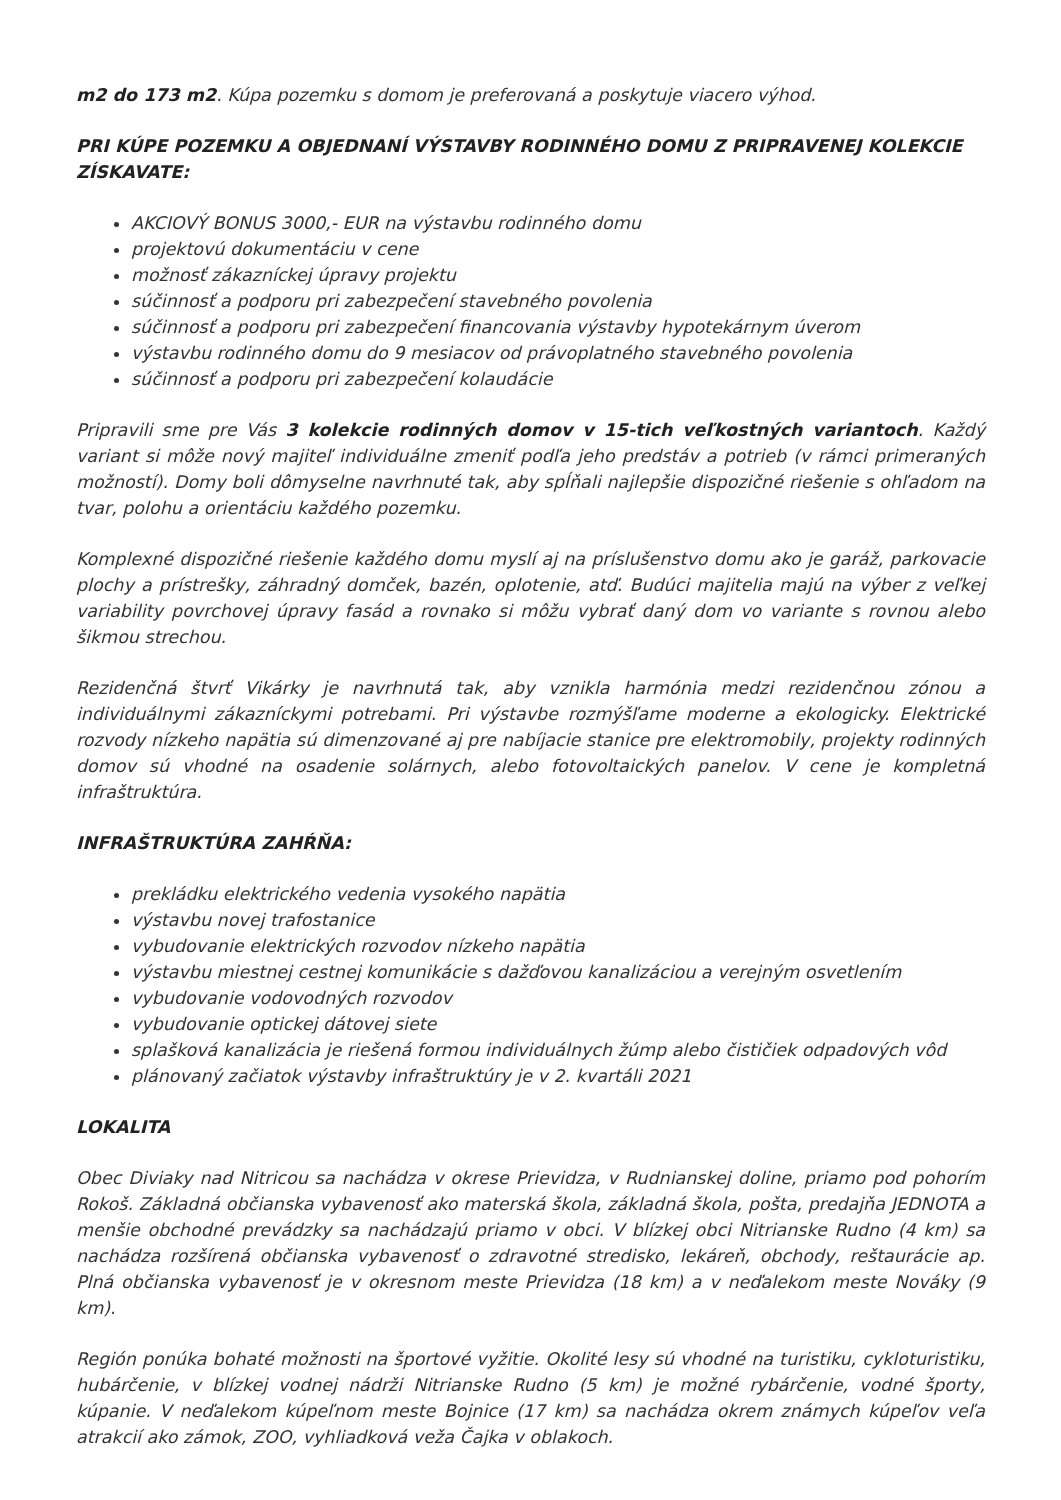m2 do 173 m2. Kúpa pozemku s domom je preferovaná a poskytuje viacero výhod.
PRI KÚPE POZEMKU A OBJEDNANÍ VÝSTAVBY RODINNÉHO DOMU Z PRIPRAVENEJ KOLEKCIE ZÍSKAVATE:
AKCIOVÝ BONUS 3000,- EUR na výstavbu rodinného domu
projektovú dokumentáciu v cene
možnosť zákazníckej úpravy projektu
súčinnosť a podporu pri zabezpečení stavebného povolenia
súčinnosť a podporu pri zabezpečení financovania výstavby hypotekárnym úverom
výstavbu rodinného domu do 9 mesiacov od právoplatného stavebného povolenia
súčinnosť a podporu pri zabezpečení kolaudácie
Pripravili sme pre Vás 3 kolekcie rodinných domov v 15-tich veľkostných variantoch. Každý variant si môže nový majiteľ individuálne zmeniť podľa jeho predstáv a potrieb (v rámci primeraných možností). Domy boli dômyselne navrhnuté tak, aby spĺňali najlepšie dispozičné riešenie s ohľadom na tvar, polohu a orientáciu každého pozemku.
Komplexné dispozičné riešenie každého domu myslí aj na príslušenstvo domu ako je garáž, parkovacie plochy a prístrešky, záhradný domček, bazén, oplotenie, atď. Budúci majitelia majú na výber z veľkej variability povrchovej úpravy fasád a rovnako si môžu vybrať daný dom vo variante s rovnou alebo šikmou strechou.
Rezidenčná štvrť Vikárky je navrhnutá tak, aby vznikla harmónia medzi rezidenčnou zónou a individuálnymi zákazníckymi potrebami. Pri výstavbe rozmýšľame moderne a ekologicky. Elektrické rozvody nízkeho napätia sú dimenzované aj pre nabíjacie stanice pre elektromobily, projekty rodinných domov sú vhodné na osadenie solárnych, alebo fotovoltaických panelov. V cene je kompletná infraštruktúra.
INFRAŠTRUKTÚRA ZAHŔŇA:
prekládku elektrického vedenia vysokého napätia
výstavbu novej trafostanice
vybudovanie elektrických rozvodov nízkeho napätia
výstavbu miestnej cestnej komunikácie s dažďovou kanalizáciou a verejným osvetlením
vybudovanie vodovodných rozvodov
vybudovanie optickej dátovej siete
splašková kanalizácia je riešená formou individuálnych žúmp alebo čističiek odpadových vôd
plánovaný začiatok výstavby infraštruktúry je v 2. kvartáli 2021
LOKALITA
Obec Diviaky nad Nitricou sa nachádza v okrese Prievidza, v Rudnianskej doline, priamo pod pohorím Rokoš. Základná občianska vybavenosť ako materská škola, základná škola, pošta, predajňa JEDNOTA a menšie obchodné prevádzky sa nachádzajú priamo v obci. V blízkej obci Nitrianske Rudno (4 km) sa nachádza rozšírená občianska vybavenosť o zdravotné stredisko, lekáreň, obchody, reštaurácie ap. Plná občianska vybavenosť je v okresnom meste Prievidza (18 km) a v neďalekom meste Nováky (9 km).
Región ponúka bohaté možnosti na športové vyžitie. Okolité lesy sú vhodné na turistiku, cykloturistiku, hubárčenie, v blízkej vodnej nádrži Nitrianske Rudno (5 km) je možné rybárčenie, vodné športy, kúpanie. V neďalekom kúpeľnom meste Bojnice (17 km) sa nachádza okrem známych kúpeľov veľa atrakcií ako zámok, ZOO, vyhliadková veža Čajka v oblakoch.